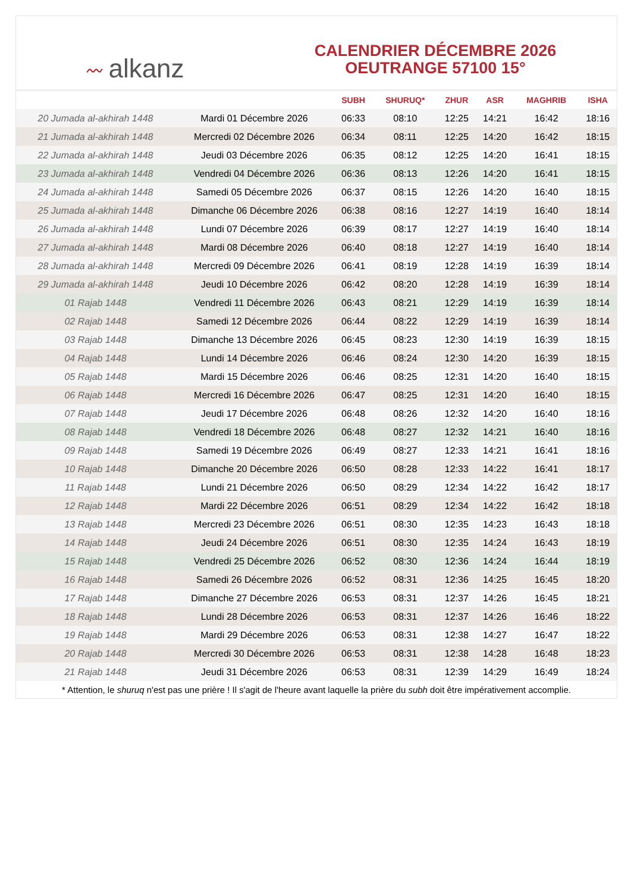〰 alkanz
CALENDRIER DÉCEMBRE 2026
OEUTRANGE 57100 15°
| | | SUBH | SHURUQ* | ZHUR | ASR | MAGHRIB | ISHA |
| --- | --- | --- | --- | --- | --- | --- | --- |
| 20 Jumada al-akhirah 1448 | Mardi 01 Décembre 2026 | 06:33 | 08:10 | 12:25 | 14:21 | 16:42 | 18:16 |
| 21 Jumada al-akhirah 1448 | Mercredi 02 Décembre 2026 | 06:34 | 08:11 | 12:25 | 14:20 | 16:42 | 18:15 |
| 22 Jumada al-akhirah 1448 | Jeudi 03 Décembre 2026 | 06:35 | 08:12 | 12:25 | 14:20 | 16:41 | 18:15 |
| 23 Jumada al-akhirah 1448 | Vendredi 04 Décembre 2026 | 06:36 | 08:13 | 12:26 | 14:20 | 16:41 | 18:15 |
| 24 Jumada al-akhirah 1448 | Samedi 05 Décembre 2026 | 06:37 | 08:15 | 12:26 | 14:20 | 16:40 | 18:15 |
| 25 Jumada al-akhirah 1448 | Dimanche 06 Décembre 2026 | 06:38 | 08:16 | 12:27 | 14:19 | 16:40 | 18:14 |
| 26 Jumada al-akhirah 1448 | Lundi 07 Décembre 2026 | 06:39 | 08:17 | 12:27 | 14:19 | 16:40 | 18:14 |
| 27 Jumada al-akhirah 1448 | Mardi 08 Décembre 2026 | 06:40 | 08:18 | 12:27 | 14:19 | 16:40 | 18:14 |
| 28 Jumada al-akhirah 1448 | Mercredi 09 Décembre 2026 | 06:41 | 08:19 | 12:28 | 14:19 | 16:39 | 18:14 |
| 29 Jumada al-akhirah 1448 | Jeudi 10 Décembre 2026 | 06:42 | 08:20 | 12:28 | 14:19 | 16:39 | 18:14 |
| 01 Rajab 1448 | Vendredi 11 Décembre 2026 | 06:43 | 08:21 | 12:29 | 14:19 | 16:39 | 18:14 |
| 02 Rajab 1448 | Samedi 12 Décembre 2026 | 06:44 | 08:22 | 12:29 | 14:19 | 16:39 | 18:14 |
| 03 Rajab 1448 | Dimanche 13 Décembre 2026 | 06:45 | 08:23 | 12:30 | 14:19 | 16:39 | 18:15 |
| 04 Rajab 1448 | Lundi 14 Décembre 2026 | 06:46 | 08:24 | 12:30 | 14:20 | 16:39 | 18:15 |
| 05 Rajab 1448 | Mardi 15 Décembre 2026 | 06:46 | 08:25 | 12:31 | 14:20 | 16:40 | 18:15 |
| 06 Rajab 1448 | Mercredi 16 Décembre 2026 | 06:47 | 08:25 | 12:31 | 14:20 | 16:40 | 18:15 |
| 07 Rajab 1448 | Jeudi 17 Décembre 2026 | 06:48 | 08:26 | 12:32 | 14:20 | 16:40 | 18:16 |
| 08 Rajab 1448 | Vendredi 18 Décembre 2026 | 06:48 | 08:27 | 12:32 | 14:21 | 16:40 | 18:16 |
| 09 Rajab 1448 | Samedi 19 Décembre 2026 | 06:49 | 08:27 | 12:33 | 14:21 | 16:41 | 18:16 |
| 10 Rajab 1448 | Dimanche 20 Décembre 2026 | 06:50 | 08:28 | 12:33 | 14:22 | 16:41 | 18:17 |
| 11 Rajab 1448 | Lundi 21 Décembre 2026 | 06:50 | 08:29 | 12:34 | 14:22 | 16:42 | 18:17 |
| 12 Rajab 1448 | Mardi 22 Décembre 2026 | 06:51 | 08:29 | 12:34 | 14:22 | 16:42 | 18:18 |
| 13 Rajab 1448 | Mercredi 23 Décembre 2026 | 06:51 | 08:30 | 12:35 | 14:23 | 16:43 | 18:18 |
| 14 Rajab 1448 | Jeudi 24 Décembre 2026 | 06:51 | 08:30 | 12:35 | 14:24 | 16:43 | 18:19 |
| 15 Rajab 1448 | Vendredi 25 Décembre 2026 | 06:52 | 08:30 | 12:36 | 14:24 | 16:44 | 18:19 |
| 16 Rajab 1448 | Samedi 26 Décembre 2026 | 06:52 | 08:31 | 12:36 | 14:25 | 16:45 | 18:20 |
| 17 Rajab 1448 | Dimanche 27 Décembre 2026 | 06:53 | 08:31 | 12:37 | 14:26 | 16:45 | 18:21 |
| 18 Rajab 1448 | Lundi 28 Décembre 2026 | 06:53 | 08:31 | 12:37 | 14:26 | 16:46 | 18:22 |
| 19 Rajab 1448 | Mardi 29 Décembre 2026 | 06:53 | 08:31 | 12:38 | 14:27 | 16:47 | 18:22 |
| 20 Rajab 1448 | Mercredi 30 Décembre 2026 | 06:53 | 08:31 | 12:38 | 14:28 | 16:48 | 18:23 |
| 21 Rajab 1448 | Jeudi 31 Décembre 2026 | 06:53 | 08:31 | 12:39 | 14:29 | 16:49 | 18:24 |
* Attention, le shuruq n'est pas une prière ! Il s'agit de l'heure avant laquelle la prière du subh doit être impérativement accomplie.